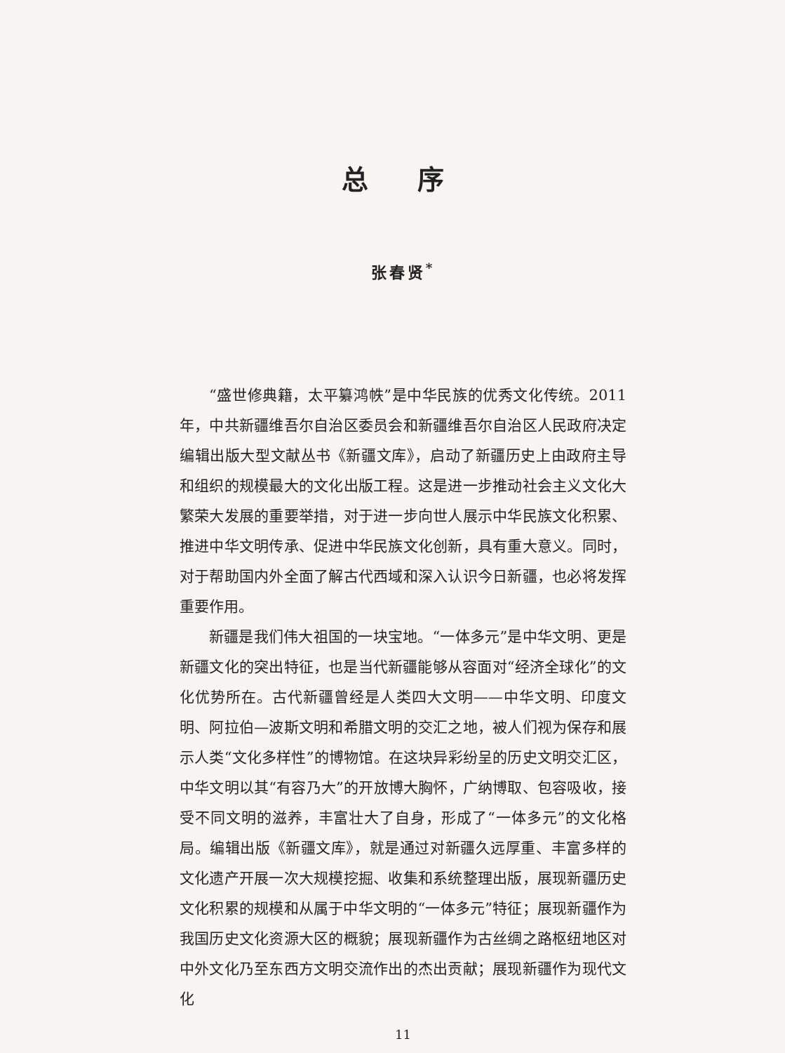总序
张春贤<sup>*</sup>
“盛世修典籍，太平纂鸿帙”是中华民族的优秀文化传统。2011年，中共新疆维吾尔自治区委员会和新疆维吾尔自治区人民政府决定编辑出版大型文献丛书《新疆文库》，启动了新疆历史上由政府主导和组织的规模最大的文化出版工程。这是进一步推动社会主义文化大繁荣大发展的重要举措，对于进一步向世人展示中华民族文化积累、推进中华文明传承、促进中华民族文化创新，具有重大意义。同时，对于帮助国内外全面了解古代西域和深入认识今日新疆，也必将发挥重要作用。
新疆是我们伟大祖国的一块宝地。“一体多元”是中华文明、更是新疆文化的突出特征，也是当代新疆能够从容面对“经济全球化”的文化优势所在。古代新疆曾经是人类四大文明——中华文明、印度文明、阿拉伯—波斯文明和希腊文明的交汇之地，被人们视为保存和展示人类“文化多样性”的博物馆。在这块异彩纷呈的历史文明交汇区，中华文明以其“有容乃大”的开放博大胸怀，广纳博取、包容吸收，接受不同文明的滋养，丰富壮大了自身，形成了“一体多元”的文化格局。编辑出版《新疆文库》，就是通过对新疆久远厚重、丰富多样的文化遗产开展一次大规模挖掘、收集和系统整理出版，展现新疆历史文化积累的规模和从属于中华文明的“一体多元”特征；展现新疆作为我国历史文化资源大区的概貌；展现新疆作为古丝绸之路枢纽地区对中外文化乃至东西方文明交流作出的杰出贡献；展现新疆作为现代文化
11